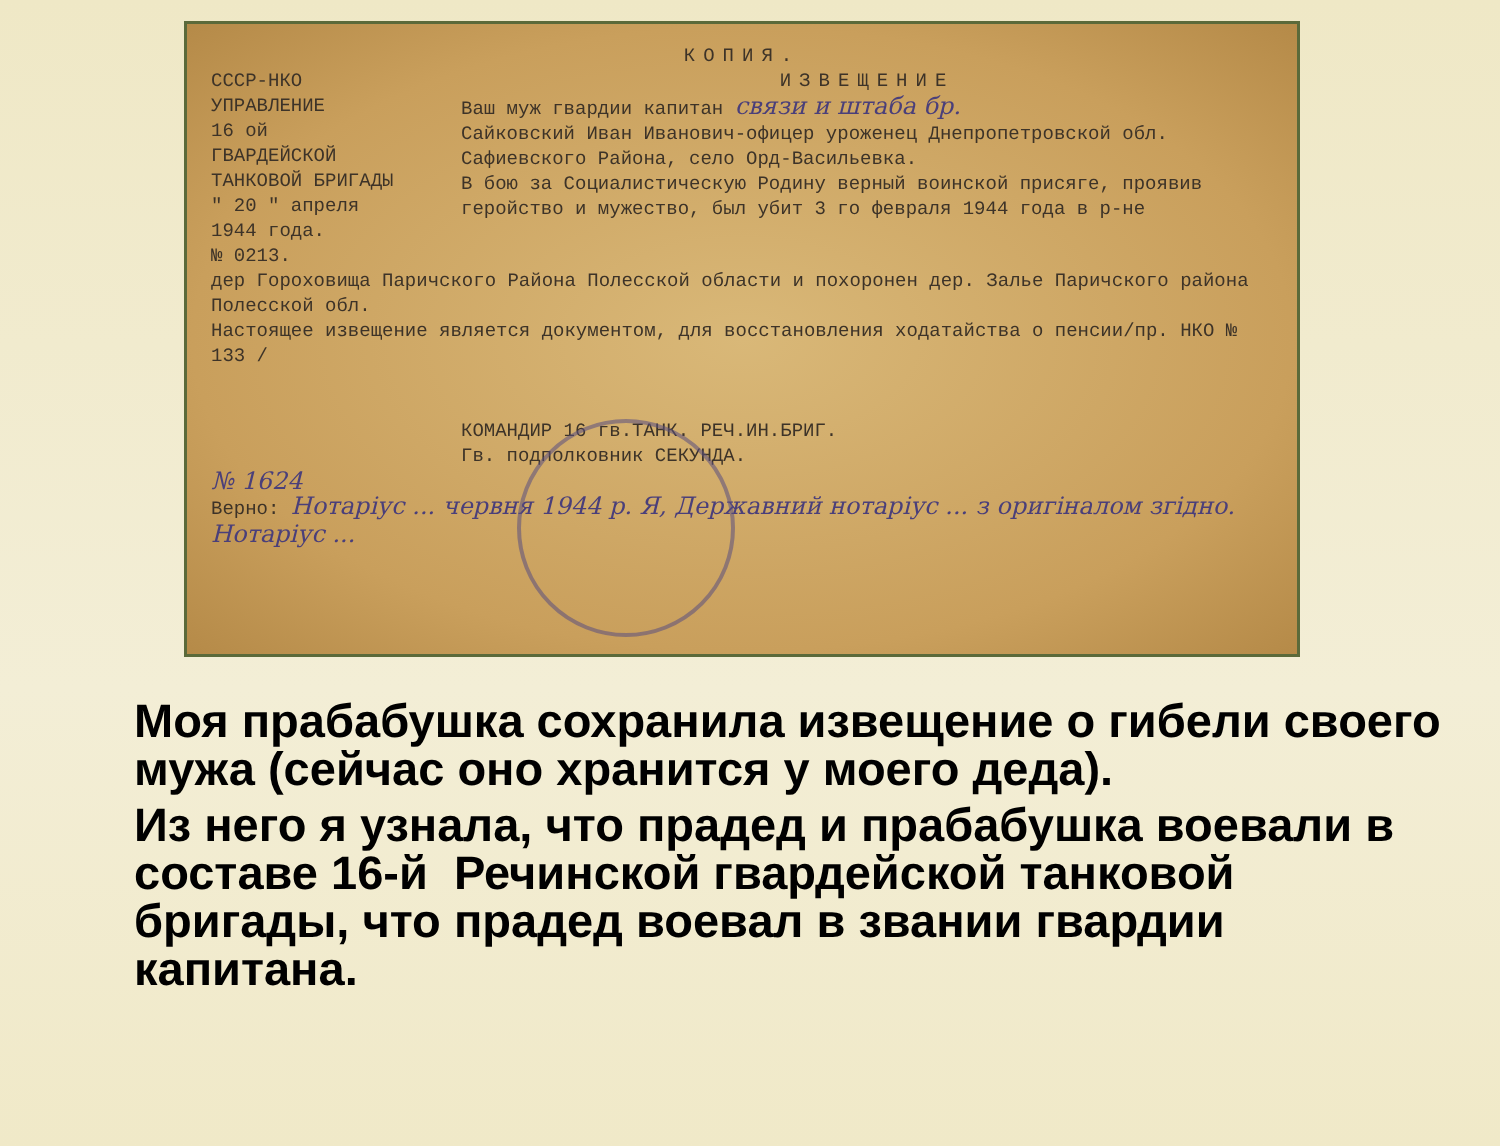КОПИЯ.
СССР-НКО
УПРАВЛЕНИЕ
16 ой
ГВАРДЕЙСКОЙ
ТАНКОВОЙ БРИГАДЫ
" 20 " апреля
1944 года.
№ 0213.
ИЗВЕЩЕНИЕ
Ваш муж гвардии капитан связи и штаба бр.
Сайковский Иван Иванович-офицер уроженец Днепропетровской обл. Сафиевского Района, село Орд-Васильевка.
В бою за Социалистическую Родину верный воинской присяге, проявив геройство и мужество, был убит 3 го февраля 1944 года в р-не
дер Гороховища Паричского Района Полесской области и похоронен дер. Залье Паричского района Полесской обл.
Настоящее извещение является документом, для восстановления ходатайства о пенсии/пр. НКО № 133 /
КОМАНДИР 16 гв.ТАНК. РЕЧ.ИН.БРИГ.
Гв. подполковник СЕКУНДА.
№ 1624
Верно: Нотаріус ... червня 1944 р. Я, Державний нотаріус ... з оригіналом згідно. Нотаріус ...
Моя прабабушка сохранила извещение о гибели своего мужа (сейчас оно хранится у моего деда).
Из него я узнала, что прадед и прабабушка воевали в составе 16-й Речинской гвардейской танковой бригады, что прадед воевал в звании гвардии капитана.